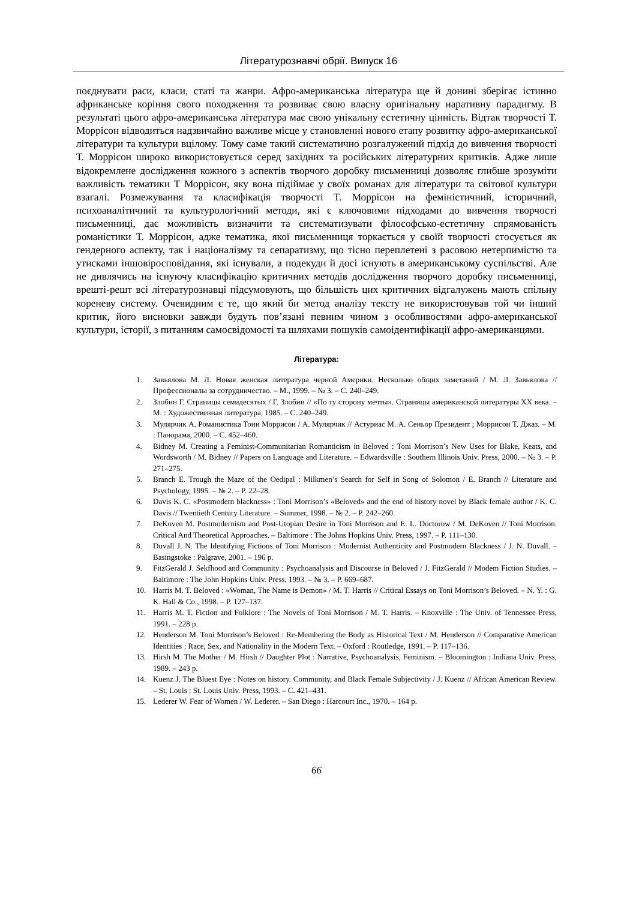Літературознавчі обрії. Випуск 16
поєднувати раси, класи, статі та жанри. Афро-американська література ще й донині зберігає істинно африканське коріння свого походження та розвиває свою власну оригінальну наративну парадигму. В результаті цього афро-американська література має свою унікальну естетичну цінність. Відтак творчості Т. Моррісон відводиться надзвичайно важливе місце у становленні нового етапу розвитку афро-американської літератури та культури вцілому. Тому саме такий систематично розгалужений підхід до вивчення творчості Т. Моррісон широко використовується серед західних та російських літературних критиків. Адже лише відокремлене дослідження кожного з аспектів творчого доробку письменниці дозволяє глибше зрозуміти важливість тематики Т Моррісон, яку вона підіймає у своїх романах для літератури та світової культури взагалі. Розмежування та класифікація творчості Т. Моррісон на феміністичний, історичний, психоаналітичний та культурологічний методи, які є ключовими підходами до вивчення творчості письменниці, дає можливість визначити та систематизувати філософсько-естетичну спрямованість романістики Т. Моррісон, адже тематика, якої письменниця торкається у своїй творчості стосується як гендерного аспекту, так і націоналізму та сепаратизму, що тісно переплетені з расовою нетерпимістю та утисками іншовіросповідання, які існували, а подекуди й досі існують в американському суспільстві. Але не дивлячись на існуючу класифікацію критичних методів дослідження творчого доробку письменниці, врешті-решт всі літературознавці підсумовують, що більшість цих критичних відгалужень мають спільну кореневу систему. Очевидним є те, що який би метод аналізу тексту не використовував той чи інший критик, його висновки завжди будуть пов’язані певним чином з особливостями афро-американської культури, історії, з питанням самосвідомості та шляхами пошуків самоідентифікації афро-американцями.
Література:
1. Завьялова М. Л. Новая женская литература черной Америки. Несколько общих заметаний / М. Л. Завьялова // Профессионалы за сотрудничество. – М., 1999. – № 3. – С. 240–249.
2. Злобин Г. Страницы семидесятых / Г. Злобин // «По ту сторону мечты». Страницы американской литературы ХХ века. – М. : Художественная литература, 1985. – С. 240–249.
3. Мулярчик А. Романистика Тони Моррисон / А. Мулярчик // Астуриас М. А. Сеньор Президент ; Моррисон Т. Джаз. – М. : Панорама, 2000. – С. 452–460.
4. Bidney M. Creating a Feminist-Communitarian Romanticism in Beloved : Toni Morrison’s New Uses for Blake, Keats, and Wordsworth / M. Bidney // Papers on Language and Literature. – Edwardsville : Southern Illinois Univ. Press, 2000. – № 3. – P. 271–275.
5. Branch E. Trough the Maze of the Oedipal : Milkmen’s Search for Self in Song of Solomon / E. Branch // Literature and Psychology, 1995. – № 2. – P. 22–28.
6. Davis K. C. «Postmodern blackness» : Toni Morrison’s «Beloved» and the end of history novel by Black female author / K. C. Davis // Twentieth Century Literature. – Summer, 1998. – № 2. – P. 242–260.
7. DeKoven M. Postmodernism and Post-Utopian Desire in Toni Morrison and E. L. Doctorow / M. DeKoven // Toni Morrison. Critical And Theoretical Approaches. – Baltimore : The Johns Hopkins Univ. Press, 1997. – P. 111–130.
8. Duvall J. N. The Identifying Fictions of Toni Morrison : Modernist Authenticity and Postmodern Blackness / J. N. Duvall. – Basingstoke : Palgrave, 2001. – 196 p.
9. FitzGerald J. Sekfhood and Community : Psychoanalysis and Discourse in Beloved / J. FitzGerald // Modem Fiction Studies. – Baltimore : The John Hopkins Univ. Press, 1993. – № 3. – P. 669–687.
10. Harris M. T. Beloved : «Woman, The Name is Demon» / M. T. Harris // Critical Essays on Toni Morrison’s Beloved. – N. Y. : G. K. Hall & Co., 1998. – P. 127–137.
11. Harris M. T. Fiction and Folklore : The Novels of Toni Morrison / M. T. Harris. – Knoxville : The Univ. of Tennessee Press, 1991. – 228 p.
12. Henderson M. Toni Morrison’s Beloved : Re-Membering the Body as Historical Text / M. Henderson // Comparative American Identities : Race, Sex, and Nationality in the Modern Text. – Oxford : Routledge, 1991. – P. 117–136.
13. Hirsh M. The Mother / M. Hirsh // Daughter Plot : Narrative, Psychoanalysis, Feminism. – Bloomington : Indiana Univ. Press, 1989. – 243 p.
14. Kuenz J. The Bluest Eye : Notes on history. Community, and Black Female Subjectivity / J. Kuenz // African American Review. – St. Louis : St. Louis Univ. Press, 1993. – С. 421–431.
15. Lederer W. Fear of Women / W. Lederer. – San Diego : Harcourt Inc., 1970. – 164 p.
66